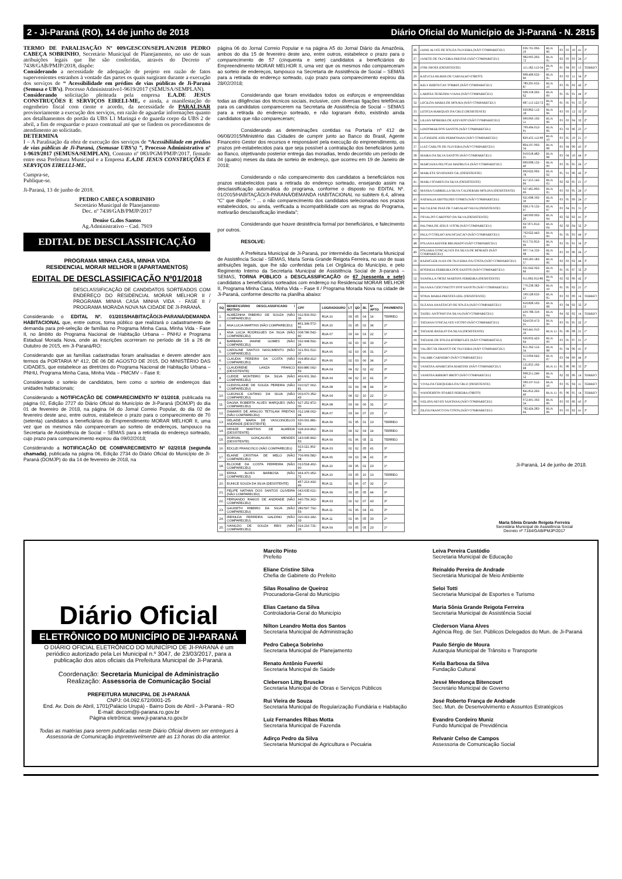2 - Ji-Paraná (RO), 14 de junho de 2018 Diário Oficial do Município de Ji-Paraná - N. 2815
TERMO DE PARALISAÇÃO Nº 009/GESCON/SEPLAN/2018 PEDRO CABEÇA SOBRINHO, Secretário Municipal de Planejamento, no uso de suas atribuições legais que lhe são conferidas, através do Decreto nº 7438/GAB/PMJP/2018, dispõe:
Considerando a necessidade de adequação de projeto em razão de fatos supervenientes estranhos à vontade das partes os quais surgiram durante a execução dos serviços de “ Acessibilidade em prédios de vias públicas de Ji-Paraná (Semusa e UB’s). Processo Administrativo1-9619/2017 (SEMUSA/SEMPLAN).
Considerando solicitação pleiteada pela empresa E.A.DE JESUS CONSTRUÇÕES E SERVIÇOS EIRELI-ME, e ainda, a manifestação do engenheiro fiscal com ciente e acordo, da necessidade de PARALISAR provisoriamente a execução dos serviços, em razão de aguardar informações quanto aos detalhamentos do portão da UBS L1 Maringá e do guarda corpo da UBS 2 de abril, a fim de resguardar o prazo contratual até que se findem os procedimentos de atendimento ao solicitado.
DETERMINA
I – A Paralisação da obra de execução dos serviços de “Acessibilidade em prédios de vias públicas de Ji-Paraná, (Semusae UBS’s) ”, Processo Administrativo nº 1-9619/2017 (SEMUSA/SEMPLAN), Contrato nº 083/PGM/PMJP/2017, firmado entre essa Prefeitura Municipal e a Empresa E.A.DE JESUS CONSTRUÇÕES E SERVIÇOS EIRELLI-ME.
Cumpra-se,
Publique-se.
Ji-Paraná, 13 de junho de 2018.
PEDRO CABEÇA SOBRINHO
Secretário Municipal de Planejamento
Dec. nº 7438/GAB/PMJP/2017
Denise G.dos Santos
Ag.Administrativo – Cad. 7919
EDITAL DE DESCLASSIFICAÇÃO
PROGRAMA MINHA CASA, MINHA VIDA
RESIDENCIAL MORAR MELHOR II (APARTAMENTOS)
EDITAL DE DESCLASSIFICAÇÃO Nº01/2018
DESCLASSIFICAÇÃO DE CANDIDATOS SORTEADOS COM ENDEREÇO DO RESIDENCIAL MORAR MELHOR II / PROGRAMA MINHA CASA MINHA VIDA - FASE II / PROGRAMA MORADA NOVA NA CIDADE DE JI-PARANÁ.
Considerando o EDITAL Nº. 01/2015/HABITAÇÃO/JI-PARANÁ/DEMANDA HABITACIONAL que, entre outros, torna público que realizará o cadastramento de demanda para pré-seleção de famílias no Programa Minha Casa, Minha Vida - Fase II, no âmbito do Programa Nacional de Habitação Urbana – PNHU e Programa Estadual Morada Nova, onde as inscrições ocorreram no período de 16 a 26 de Outubro de 2015, em Ji-Paraná/RO;
Considerando que as famílias cadastradas foram analisadas e devem atender aos termos da PORTARIA Nº 412, DE 06 DE AGOSTO DE 2015, DO MINISTÉRIO DAS CIDADES, que estabelece as diretrizes do Programa Nacional de Habitação Urbana – PNHU, Programa Minha Casa, Minha Vida – PMCMV – Fase II;
Considerando o sorteio de candidatos, bem como o sorteio de endereços das unidades habitacionais;
Considerando a NOTIFICAÇÃO DE COMPARECIMENTO Nº 01/2018, publicada na página 02, Edição 2727 do Diário Oficial do Município de Ji-Paraná (DOMJP) do dia 01 de fevereiro de 2018, na página 04 do Jornal Correio Popular, do dia 02 de fevereiro deste ano, entre outros, estabelece o prazo para o comparecimento de 70 (setenta) candidatos a beneficiários do Empreendimento MORAR MELHOR II, uma vez que os mesmos não compareceram ao sorteio de endereços, tampouco na Secretaria de Assistência de Social – SEMAS para a retirada do endereço sorteado, cujo prazo para comparecimento expirou dia 09/02/2018;
Considerando a NOTIFICAÇÃO DE COMPARECIMENTO Nº 02/2018 (segunda chamada), publicada na página 06, Edição 2734 do Diário Oficial do Município de Ji-Paraná (DOMJP) do dia 14 de fevereiro de 2018, na
página 06 do Jornal Correio Popular e na página A5 do Jornal Diário da Amazônia, ambos do dia 15 de fevereiro deste ano, entre outros, estabelece o prazo para o comparecimento de 57 (cinquenta e sete) candidatos a beneficiários do Empreendimento MORAR MELHOR II, uma vez que os mesmos não compareceram ao sorteio de endereços, tampouco na Secretaria de Assistência de Social – SEMAS para a retirada do endereço sorteado, cujo prazo para comparecimento expirou dia 28/02/2018;
Considerando que foram envidados todos os esforços e empreendidas todas as diligências dos técnicos sociais, inclusive, com diversas ligações telefônicas para os candidatos comparecerem na Secretaria de Assistência de Social – SEMAS para a retirada do endereço sorteado, e não lograram êxito, existindo ainda candidatos que não compareceram;
Considerando as determinações contidas na Portaria nº 412 de 06/08/2015/Ministério das Cidades de cumprir junto ao Banco do Brasil, Agente Financeiro Gestor dos recursos e responsável pela execução do empreendimento, os prazos pré-estabelecidos para que seja possível a contratação dos beneficiários junto ao Banco, objetivando posterior entrega das moradias, tendo decorrido um período de 04 (quatro) meses da data de sorteio de endereço, que ocorreu em 19 de Janeiro de 2018;
Considerando o não comparecimento dos candidatos a beneficiários nos prazos estabelecidos para a retirada do endereço sorteado, ensejando assim na desclassificação automática do programa, conforme o disposto no EDITAL Nº. 01/2015/HABITAÇÃO/JI-PARANÁ/DEMANDA HABITACIONAL no subitem 6.4, alínea “C” que dispõe: “ ... o não comparecimento dos candidatos selecionados nos prazos estabelecidos, ou ainda, verificada a incompatibilidade com as regras do Programa, motivarão desclassificação imediata”;
Considerando que houve desistência formal por beneficiários, e falecimento por outros.
RESOLVE:
A Prefeitura Municipal de Ji-Paraná, por intermédio da Secretaria Municipal de Assistência Social - SEMAS, Maria Sonia Grande Reigota Ferreira, no uso de suas atribuições legais, que lhe são conferidas pela Lei Orgânica do Município, e pelo Regimento Interno da Secretaria Municipal de Assistência Social de Ji-paraná – SEMAS, TORNA PÚBLICO a DESCLASSIFICAÇÃO de 67 (sessenta e sete) candidatos a beneficiários sorteados com endereço no Residencial MORAR MELHOR II, Programa Minha Casa, Minha Vida – Fase II / Programa Morada Nova na cidade de Ji-Paraná, conforme descrito na planilha abaixo:
| SQ | BENEFICIÁRIO DESCLASSIFICADO / MOTIVO | CPF | LOGRADOURO | LT | QD | BL | Nº APTO | PAVIMENTO |
| --- | --- | --- | --- | --- | --- | --- | --- | --- |
| 1. | ALMEZINHA RIBEIRO DE SOUZA (NÃO COMPARECEU) | 012.509.502-36 | RUA 10 | 03 | 05 | 04 | 14 | TERREO |
| 2. | ANA LUCIA MARTINS (NÃO COMPARECEU) | 861.349.572-91 | RUA 10 | 01 | 05 | 02 | 34 | 2º |
| 3. | ANA LUCIA RODRIGUES DA SILVA (NÃO COMPARECEU) | 008.786.542-40 | RUA 07 | 03 | 04 | 03 | 22 | 1º |
| 4. | BARBARA JANINE GOMES (NÃO COMPARECEU) | 032.998.592-26 | RUA 06 | 02 | 03 | 06 | 33 | 2º |
| 5. | CAROLINE SANTOS NASCIMENTO (NÃO COMPARECEU) | 021.561.512-37 | RUA 06 | 02 | 03 | 06 | 31 | 2º |
| 6. | CLAUDIA PEREIRA DA COSTA (NÃO COMPARECEU) | 004.854.412-41 | RUA 06 | 02 | 03 | 06 | 34 | 2º |
| 7. | CLAUDIRENE LANZA FRANCO (DESISTENTE) | 839.880.092-53 | RUA 04 | 04 | 02 | 02 | 42 | 3º |
| 8. | CLEIDE MONTEIRO DA SILVA (NÃO COMPARECEU) | 469.601.392-87 | RUA 04 | 04 | 02 | 10 | 41 | 3º |
| 9. | CLEIDISLAINE DE SOUZA PEREIRA (NÃO COMPARECEU) | 010.027.662-81 | RUA 08 | 01 | 04 | 08 | 44 | 3º |
| 10. | CLEONICE CAITANO DA SILVA (NÃO COMPARECEU) | 003.670.352-43 | RUA 04 | 04 | 02 | 10 | 22 | 1º |
| 11. | DAGNA ROBERTA ALVES MARQUES (NÃO COMPARECEU) | 927.252.872-00 | RUA 08 | 03 | 04 | 06 | 31 | 2º |
| 12. | DAMARIS DE ARAUJO TETSLAW FREITAS (NÃO COMPARECEU) | 012.168.002-94 | RUA 07 | 03 | 04 | 07 | 23 | 1º |
| 13. | DELAIDE MARIA DE VASCONCELOS ANDRADE (DESISTENTE) | 630.091.881-53 | RUA 09 | 01 | 05 | 01 | 13 | TERREO |
| 14. | DENIZE MARTINS DE ALMEIDA (DESISTENTE) | 028.204.862-66 | RUA 04 | 04 | 02 | 04 | 14 | TERREO |
| 15. | DORIVAL GONÇALVES MENDES (DESISTENTE) | 143.045.892-53 | RUA 09 | 01 | 06 | 05 | 11 | TERREO |
| 16. | EDCLEI FRANCISCO (NÃO COMPARECEU) | 913.111.362-15 | RUA 03 | 02 | 02 | 05 | 41 | 3º |
| 17. | ELAINE CRISTINA DE MELO (NÃO COMPARECEU) | 709.669.582-68 | RUA 06 | 03 | 03 | 08 | 41 | 3º |
| 18. | ELCIONE DA COSTA FERREIRA (NÃO COMPARECEU) | 013.518.402-90 | RUA 10 | 03 | 05 | 02 | 23 | 1º |
| 19. | ERIKA ALVES BARBOSA (NÃO COMPARECEU) | 964.470.952-72 | RUA 10 | 03 | 05 | 10 | 13 | TERREO |
| 20. | EUNICE SOUZA DA SILVA (DESISTENTE) | 457.213.432-49 | RUA 11 | 01 | 06 | 07 | 32 | 2º |
| 21. | FELIPE NATHAN DOS SANTOS OLIVEIRA (NÃO COMPARECEU) | 043.635.611-22 | RUA 09 | 03 | 05 | 05 | 44 | 3º |
| 22. | FERNANDO RAMOS DE ANDRADE (NÃO COMPARECEU) | 940.759.302-97 | RUA 03 | 02 | 02 | 07 | 43 | 3º |
| 23. | GAUDETH RIBEIRO DA SILVA (NÃO COMPARECEU) | 289.597.792-53 | RUA 11 | 01 | 06 | 04 | 41 | 3º |
| 24. | IRENILDA FERREIRA GALDINO (NÃO COMPARECEU) | 020.419.182-33 | RUA 11 | 01 | 06 | 05 | 33 | 2º |
| 25. | IVANILDO DE SOUZA REIS (NÃO COMPARECEU) | 014.216.731-26 | RUA 09 | 03 | 05 | 05 | 23 | 1º |
| 26. | JAINE ALVES DE SOUZA OLIVEIRA (NÃO COMPARECEU) | 036.701.092-50 | RUA 06 | 03 | 03 | 10 | 41 | 3º |
| 27. | JANETE DE OLIVEIRA FREITAS (NÃO COMPARECEU) | 982.903.202-72 | RUA 05 | 02 | 03 | 03 | 24 | 1º |
| 28. | JOSE FROES (DESISTENTE) | 115.182.512-34 | RUA 07 | 01 | 04 | 03 | 13 | TERREO |
| 29. | KATUCIA MURER DE CARVALHO (OBITO) | 008.406.632-69 | RUA 05 | 03 | 03 | 11 | 34 | 2º |
| 30. | KELY REBOUCAS TORRES (NÃO COMPARECEU) | 789.295.632-87 | RUA 10 | 03 | 05 | 02 | 42 | 3º |
| 31. | LARISSA TENEDINI VIANA (NÃO COMPARECEU) | 028.358.262-62 | RUA 09 | 01 | 05 | 01 | 44 | 3º |
| 32. | LECILDA MARIA DE MOURA (NÃO COMPARECEU) | 687.113.522-72 | RUA 09 | 01 | 05 | 01 | 33 | 2º |
| 33. | LETICIA MARQUES DA CRUZ (DESISTENTE) | 029.862.512-18 | RUA 06 | 03 | 03 | 12 | 32 | 2º |
| 34. | LILIAN MOREIRA DE AZEVEDO (NÃO COMPARECEU) | 000.069.192-51 | RUA 06 | 03 | 03 | 04 | 32 | 2º |
| 35. | LINDOMAR DOS SANTOS (NÃO COMPARECEU) | 799.494.012-91 | RUA 06 | 03 | 03 | 06 | 23 | 1º |
| 36. | LUCINEIDE ASSI PERMONIAN (NÃO COMPARECEU) | 829.433.112-00 | RUA 10 | 03 | 05 | 10 | 21 | 1º |
| 37. | LUIZ CARLOS DE OLIVEIRA (NÃO COMPARECEU) | 864.107.092-34 | RUA 08 | 03 | 04 | 06 | 43 | 3º |
| 38. | MAIRA DA SILVA SANTOS (NÃO COMPARECEU) | 010.618.482-21 | RUA 08 | 03 | 04 | 10 | 44 | 3º |
| 39. | MARCIANA PELOGIA MADRUGA (NÃO COMPARECEU) | 000.008.532-40 | RUA 09 | 03 | 05 | 05 | 24 | 1º |
| 40. | MARLETE SIVIDANES GIL (DESISTENTE) | 602.622.902-78 | RUA 02 | 05 | 01 | 06 | 42 | 3º |
| 41. | MARLI SOARES DA SILVA (DESISTENTE) | 457.253.142-00 | RUA 03 | 02 | 02 | 05 | 21 | 1º |
| 42. | MAYRA GABRIELLA SILVA CALDERARI MOLINA (DESISTENTE) | 027.465.802-09 | RUA 05 | 03 | 03 | 05 | 24 | 1º |
| 43. | NATHALIA EROTILDES GOMES (NÃO COMPARECEU) | 021.608.392-30 | RUA 09 | 03 | 05 | 09 | 24 | 1º |
| 44. | NILCILENE DIAS DE CARVALHO SILVA (DESISTENTE) | 028.179.532-07 | RUA 07 | 03 | 04 | 01 | 31 | 2º |
| 45. | OSVALDO CARDOSO DA SILVA (DESISTENTE) | 340.999.992-20 | RUA 04 | 02 | 02 | 02 | 41 | 3º |
| 46. | PALOMA DE JESUS VITOR (NÃO COMPARECEU) | 027.875.812-69 | RUA 04 | 02 | 02 | 04 | 32 | 2º |
| 47. | PAULO COELHO ANUNCIACAO (NÃO COMPARECEU) | 792.622.442-15 | RUA 09 | 01 | 05 | 03 | 44 | 3º |
| 48. | POLIANA KEFFER BRUMADO (NÃO COMPARECEU) | 013.735.852-00 | RUA 09 | 03 | 05 | 01 | 34 | 2º |
| 49. | POLIARA GONCALVES DA SILVA DE MORAES (NÃO COMPARECEU) | 007.714.332-98 | RUA 06 | 03 | 03 | 06 | 24 | 1º |
| 50. | RAINICLER JUAN DE OLIVEIRA DA COSTA (NÃO COMPARECEU) | 030.583.582-37 | RUA 06 | 02 | 03 | 02 | 44 | 3º |
| 51. | ROSINEIA FERREIRA DOS SANTOS (NÃO COMPARECEU) | 021.642.922-60 | RUA 09 | 01 | 05 | 07 | 32 | 2º |
| 52. | SANDILLA ORTIZ MARTINS FERREIRA (DESISTENTE) | 011.802.052-86 | RUA 04 | 02 | 02 | 06 | 42 | 3º |
| 53. | SILVANA CESCONETTO DOS SANTOS (NÃO COMPARECEU) | 770.238.382-87 | RUA 10 | 01 | 05 | 02 | 21 | 1º |
| 54. | SONIA MARIA PRESTES IZEL (DESISTENTE) | 190.528.632-53 | RUA 05 | 03 | 03 | 09 | 14 | TERREO |
| 55. | SUZANA ANASTACIO DE SOUZA (NÃO COMPARECEU) | 650.828.502-53 | RUA 08 | 03 | 04 | 02 | 32 | 2º |
| 56. | TADEU ANTONIO DA SILVA (NÃO COMPARECEU) | 439.788.359-91 | RUA 04 | 04 | 02 | 02 | 14 | TERREO |
| 57. | TATIANA GONCALVES VICOSO (NÃO COMPARECEU) | 024.639.472-25 | RUA 09 | 03 | 05 | 05 | 22 | 1º |
| 58. | TATIANE BASILIO DA SILVA (DESISTENTE) | 043.441.912-50 | RUA 11 | 01 | 06 | 08 | 21 | 1º |
| 59. | TATIANE DE SOUZA RODRIGUES (NÃO COMPARECEU) | 026.832.422-04 | RUA 09 | 03 | 05 | 07 | 21 | 1º |
| 60. | VALDECYR FRANCO DE OLIVEIRA (NÃO COMPARECEU) | 851.362.552-34 | RUA 08 | 01 | 04 | 06 | 41 | 3º |
| 61. | VALMIR CARNEIRO (NÃO COMPARECEU) | 313.004.642-91 | RUA 07 | 03 | 04 | 09 | 44 | 3º |
| 62. | VANESSA APARECIDA MARTINS (NÃO COMPARECEU) | 535.833.102-68 | RUA 11 | 01 | 06 | 06 | 33 | 2º |
| 63. | VANESSA RIBEIRO BRITO (NÃO COMPARECEU) | 098.251.246-52 | RUA 04 | 02 | 02 | 06 | 14 | TERREO |
| 64. | VIVALDA CERQUEIRA DA CRUZ (DESISTENTE) | 300.197.612-87 | RUA 10 | 03 | 05 | 04 | 11 | TERREO |
| 65. | WANDERSON SOARES PEREIRA (OBITO) | 845.852.262-49 | RUA 11 | 01 | 06 | 05 | 14 | TERREO |
| 66. | WELIDA NEVES SANTANA (NÃO COMPARECEU) | 972.491.302-34 | RUA 06 | 03 | 03 | 06 | 43 | 3º |
| 67. | ZILDA FRANCO DA COSTA (NÃO COMPARECEU) | 782.424.282-04 | RUA 06 | 03 | 03 | 02 | 41 | 3º |
Ji-Paraná, 14 de junho de 2018.
Maria Sônia Grande Reigota Ferreira
Secretária Municipal de Assistência Social
Decreto nº 7184/GAB/PMJP/2017
Diário Oficial
ELETRÔNICO DO MUNICÍPIO DE JI-PARANÁ
O DIÁRIO OFICIAL ELETRÔNICO DO MUNICÍPIO DE JI-PARANÁ é um periódico autorizado pela Lei Municipal n.º 3047, de 23/03/2017, para a publicação dos atos oficiais da Prefeitura Municipal de Ji-Paraná.
Coordenação: Secretaria Municipal de Administração
Realização: Assessoria de Comunicação Social
PREFEITURA MUNICIPAL DE JI-PARANÁ
CNPJ: 04.092.672/0001-25
End. Av. Dois de Abril, 1701(Palácio Urupá) - Bairro Dois de Abril - Ji-Paraná - RO
E-mail: decom@ji-parana.ro.gov.br
Página eletrônica: www.ji-parana.ro.gov.br
Todas as matérias para serem publicadas neste Diário Oficial devem ser entregues à Assessoria de Comunicação impreterivelmente até as 13 horas do dia anterior.
Marcito Pinto
Prefeito
Eliane Cristine Silva
Chefia de Gabinete do Prefeito
Silas Rosalino de Queiroz
Procuradoria-Geral do Município
Elias Caetano da Silva
Controladoria-Geral do Município
Nilton Leandro Motta dos Santos
Secretaria Municipal de Administração
Pedro Cabeça Sobrinho
Secretaria Municipal de Planejamento
Renato Antônio Fuverki
Secretaria Municipal de Saúde
Cleberson Littg Bruscke
Secretaria Municipal de Obras e Serviços Públicos
Rui Vieira de Souza
Secretaria Municipal de Regularização Fundiária e Habitação
Luiz Fernandes Ribas Motta
Secretaria Municipal de Fazenda
Adirço Pedro da Silva
Secretaria Municipal de Agricultura e Pecuária
Leiva Pereira Custódio
Secretaria Municipal de Educação
Reinaldo Pereira de Andrade
Secretária Municipal de Meio Ambiente
Seloi Totti
Secretaria Municipal de Esportes e Turismo
Maria Sônia Grande Reigota Ferreira
Secretaria Municipal de Assistência Social
Clederson Viana Alves
Agência Reg. de Ser. Públicos Delegados do Mun. de Ji-Paraná
Paulo Sérgio de Moura
Autarquia Municipal de Trânsito e Transporte
Keila Barbosa da Silva
Fundação Cultural
Jessé Mendonça Bitencourt
Secretário Municipal de Governo
José Roberto França de Andrade
Sec. Mun. de Desenvolvimento e Assuntos Estratégicos
Evandro Cordeiro Muniz
Fundo Municipal de Previdência
Relvanir Celso de Campos
Assessoria de Comunicação Social